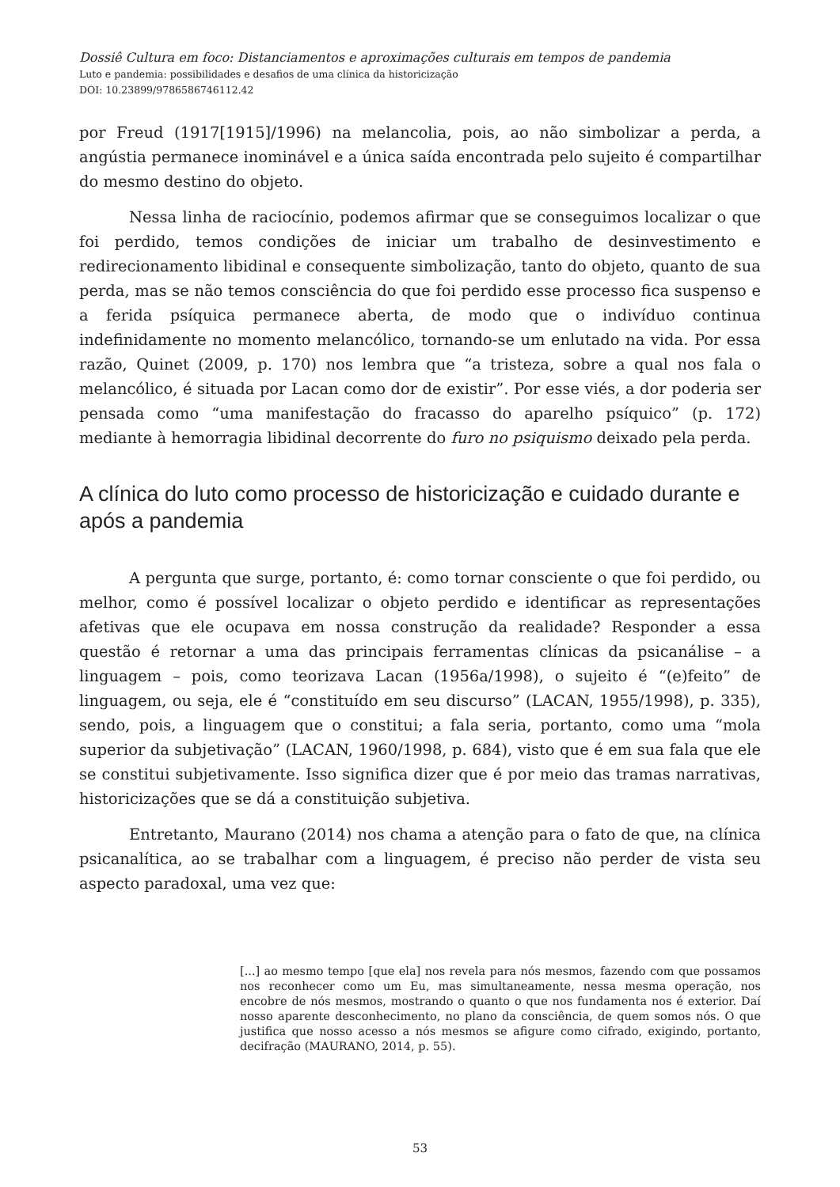Dossiê Cultura em foco: Distanciamentos e aproximações culturais em tempos de pandemia
Luto e pandemia: possibilidades e desafios de uma clínica da historicização
DOI: 10.23899/9786586746112.42
por Freud (1917[1915]/1996) na melancolia, pois, ao não simbolizar a perda, a angústia permanece inominável e a única saída encontrada pelo sujeito é compartilhar do mesmo destino do objeto.
Nessa linha de raciocínio, podemos afirmar que se conseguimos localizar o que foi perdido, temos condições de iniciar um trabalho de desinvestimento e redirecionamento libidinal e consequente simbolização, tanto do objeto, quanto de sua perda, mas se não temos consciência do que foi perdido esse processo fica suspenso e a ferida psíquica permanece aberta, de modo que o indivíduo continua indefinidamente no momento melancólico, tornando-se um enlutado na vida. Por essa razão, Quinet (2009, p. 170) nos lembra que “a tristeza, sobre a qual nos fala o melancólico, é situada por Lacan como dor de existir”. Por esse viés, a dor poderia ser pensada como “uma manifestação do fracasso do aparelho psíquico” (p. 172) mediante à hemorragia libidinal decorrente do furo no psiquismo deixado pela perda.
A clínica do luto como processo de historicização e cuidado durante e após a pandemia
A pergunta que surge, portanto, é: como tornar consciente o que foi perdido, ou melhor, como é possível localizar o objeto perdido e identificar as representações afetivas que ele ocupava em nossa construção da realidade? Responder a essa questão é retornar a uma das principais ferramentas clínicas da psicanálise – a linguagem – pois, como teorizava Lacan (1956a/1998), o sujeito é “(e)feito” de linguagem, ou seja, ele é “constituído em seu discurso” (LACAN, 1955/1998), p. 335), sendo, pois, a linguagem que o constitui; a fala seria, portanto, como uma “mola superior da subjetivação” (LACAN, 1960/1998, p. 684), visto que é em sua fala que ele se constitui subjetivamente. Isso significa dizer que é por meio das tramas narrativas, historicizações que se dá a constituição subjetiva.
Entretanto, Maurano (2014) nos chama a atenção para o fato de que, na clínica psicanalítica, ao se trabalhar com a linguagem, é preciso não perder de vista seu aspecto paradoxal, uma vez que:
[...] ao mesmo tempo [que ela] nos revela para nós mesmos, fazendo com que possamos nos reconhecer como um Eu, mas simultaneamente, nessa mesma operação, nos encobre de nós mesmos, mostrando o quanto o que nos fundamenta nos é exterior. Daí nosso aparente desconhecimento, no plano da consciência, de quem somos nós. O que justifica que nosso acesso a nós mesmos se afigure como cifrado, exigindo, portanto, decifração (MAURANO, 2014, p. 55).
53